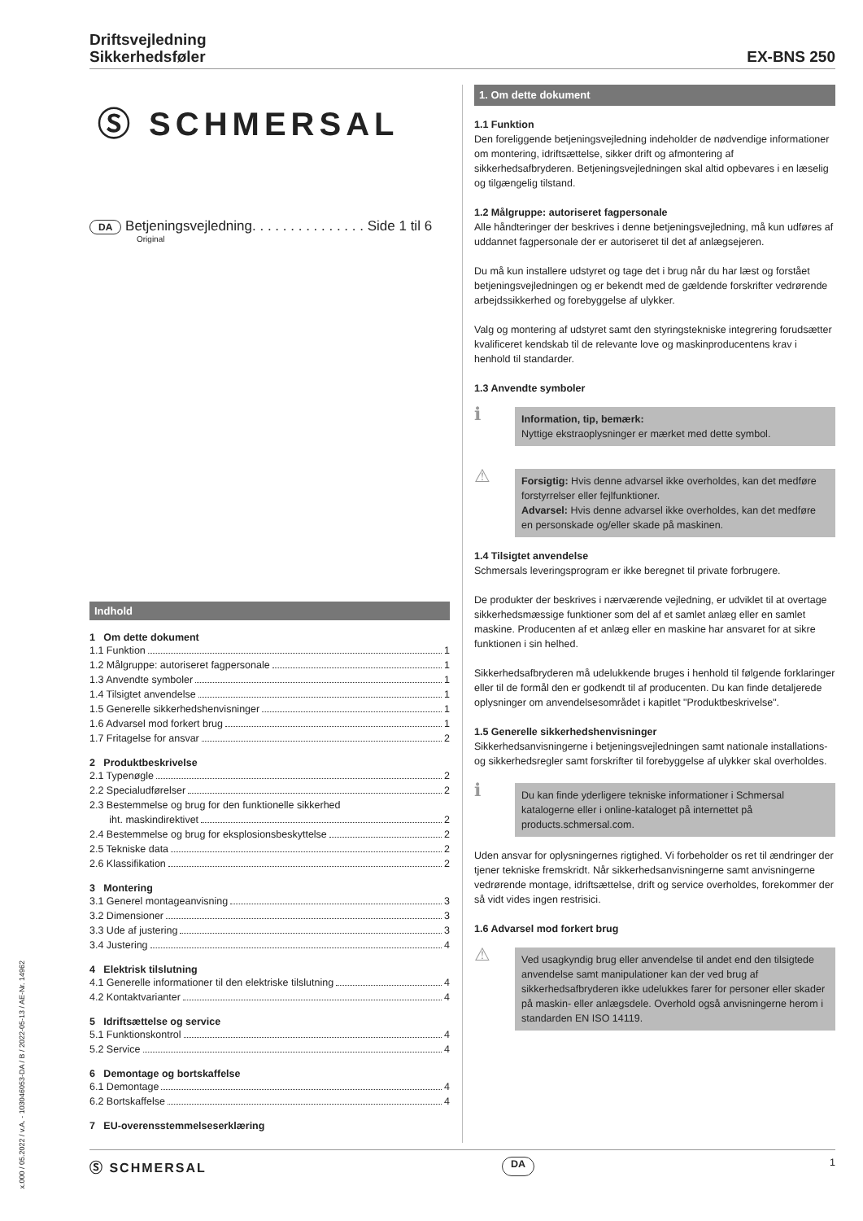Driftsvejledning
Sikkerhedsføler
EX-BNS 250
Ⓢ SCHMERSAL
DA Betjeningsvejledning. . . . . . . . . . . . . . . Side 1 til 6
Original
Indhold
1 Om dette dokument
1.1 Funktion 1
1.2 Målgruppe: autoriseret fagpersonale 1
1.3 Anvendte symboler 1
1.4 Tilsigtet anvendelse 1
1.5 Generelle sikkerhedshenvisninger 1
1.6 Advarsel mod forkert brug 1
1.7 Fritagelse for ansvar 2
2 Produktbeskrivelse
2.1 Typenøgle 2
2.2 Specialudførelser 2
2.3 Bestemmelse og brug for den funktionelle sikkerhed
iht. maskindirektivet 2
2.4 Bestemmelse og brug for eksplosionsbeskyttelse 2
2.5 Tekniske data 2
2.6 Klassifikation 2
3 Montering
3.1 Generel montageanvisning 3
3.2 Dimensioner 3
3.3 Ude af justering 3
3.4 Justering 4
4 Elektrisk tilslutning
4.1 Generelle informationer til den elektriske tilslutning 4
4.2 Kontaktvarianter 4
5 Idriftsættelse og service
5.1 Funktionskontrol 4
5.2 Service 4
6 Demontage og bortskaffelse
6.1 Demontage 4
6.2 Bortskaffelse 4
7 EU-overensstemmelseserklæring
1. Om dette dokument
1.1 Funktion
Den foreliggende betjeningsvejledning indeholder de nødvendige informationer om montering, idriftsættelse, sikker drift og afmontering af sikkerhedsafbryderen. Betjeningsvejledningen skal altid opbevares i en læselig og tilgængelig tilstand.
1.2 Målgruppe: autoriseret fagpersonale
Alle håndteringer der beskrives i denne betjeningsvejledning, må kun udføres af uddannet fagpersonale der er autoriseret til det af anlægsejeren.
Du må kun installere udstyret og tage det i brug når du har læst og forstået betjeningsvejledningen og er bekendt med de gældende forskrifter vedrørende arbejdssikkerhed og forebyggelse af ulykker.
Valg og montering af udstyret samt den styringstekniske integrering forudsætter kvalificeret kendskab til de relevante love og maskinproducentens krav i henhold til standarder.
1.3 Anvendte symboler
ℹ
Information, tip, bemærk:
Nyttige ekstraoplysninger er mærket med dette symbol.
⚠
Forsigtig: Hvis denne advarsel ikke overholdes, kan det medføre forstyrrelser eller fejlfunktioner.
Advarsel: Hvis denne advarsel ikke overholdes, kan det medføre en personskade og/eller skade på maskinen.
1.4 Tilsigtet anvendelse
Schmersals leveringsprogram er ikke beregnet til private forbrugere.
De produkter der beskrives i nærværende vejledning, er udviklet til at overtage sikkerhedsmæssige funktioner som del af et samlet anlæg eller en samlet maskine. Producenten af et anlæg eller en maskine har ansvaret for at sikre funktionen i sin helhed.
Sikkerhedsafbryderen må udelukkende bruges i henhold til følgende forklaringer eller til de formål den er godkendt til af producenten. Du kan finde detaljerede oplysninger om anvendelsesområdet i kapitlet "Produktbeskrivelse".
1.5 Generelle sikkerhedshenvisninger
Sikkerhedsanvisningerne i betjeningsvejledningen samt nationale installations- og sikkerhedsregler samt forskrifter til forebyggelse af ulykker skal overholdes.
ℹ
Du kan finde yderligere tekniske informationer i Schmersal katalogerne eller i online-kataloget på internettet på products.schmersal.com.
Uden ansvar for oplysningernes rigtighed. Vi forbeholder os ret til ændringer der tjener tekniske fremskridt. Når sikkerhedsanvisningerne samt anvisningerne vedrørende montage, idriftsættelse, drift og service overholdes, forekommer der så vidt vides ingen restrisici.
1.6 Advarsel mod forkert brug
⚠
Ved usagkyndig brug eller anvendelse til andet end den tilsigtede anvendelse samt manipulationer kan der ved brug af sikkerhedsafbryderen ikke udelukkes farer for personer eller skader på maskin- eller anlægsdele. Overhold også anvisningerne herom i standarden EN ISO 14119.
x.000 / 05.2022 / v.A. - 103046053-DA / B / 2022-05-13 / AE-Nr. 14962
Ⓢ SCHMERSAL DA 1